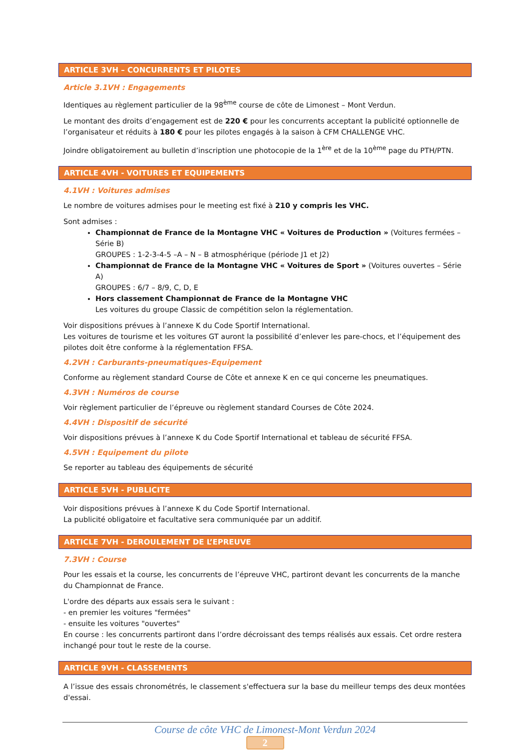ARTICLE 3VH – CONCURRENTS ET PILOTES
Article 3.1VH : Engagements
Identiques au règlement particulier de la 98<sup>ème</sup> course de côte de Limonest – Mont Verdun.
Le montant des droits d’engagement est de 220 € pour les concurrents acceptant la publicité optionnelle de l’organisateur et réduits à 180 € pour les pilotes engagés à la saison à CFM CHALLENGE VHC.
Joindre obligatoirement au bulletin d’inscription une photocopie de la 1<sup>ère</sup> et de la 10<sup>ème</sup> page du PTH/PTN.
ARTICLE 4VH - VOITURES ET EQUIPEMENTS
4.1VH : Voitures admises
Le nombre de voitures admises pour le meeting est fixé à 210 y compris les VHC.
Sont admises :
Championnat de France de la Montagne VHC « Voitures de Production » (Voitures fermées – Série B)
GROUPES : 1-2-3-4-5 –A – N – B atmosphérique (période J1 et J2)
Championnat de France de la Montagne VHC « Voitures de Sport » (Voitures ouvertes – Série A)
GROUPES : 6/7 – 8/9, C, D, E
Hors classement Championnat de France de la Montagne VHC
Les voitures du groupe Classic de compétition selon la réglementation.
Voir dispositions prévues à l’annexe K du Code Sportif International.
Les voitures de tourisme et les voitures GT auront la possibilité d’enlever les pare-chocs, et l’équipement des pilotes doit être conforme à la réglementation FFSA.
4.2VH : Carburants-pneumatiques-Equipement
Conforme au règlement standard Course de Côte et annexe K en ce qui concerne les pneumatiques.
4.3VH : Numéros de course
Voir règlement particulier de l’épreuve ou règlement standard Courses de Côte 2024.
4.4VH : Dispositif de sécurité
Voir dispositions prévues à l’annexe K du Code Sportif International et tableau de sécurité FFSA.
4.5VH : Equipement du pilote
Se reporter au tableau des équipements de sécurité
ARTICLE 5VH - PUBLICITE
Voir dispositions prévues à l’annexe K du Code Sportif International.
La publicité obligatoire et facultative sera communiquée par un additif.
ARTICLE 7VH - DEROULEMENT DE L’EPREUVE
7.3VH : Course
Pour les essais et la course, les concurrents de l’épreuve VHC, partiront devant les concurrents de la manche du Championnat de France.
L'ordre des départs aux essais sera le suivant :
- en premier les voitures "fermées"
- ensuite les voitures "ouvertes"
En course : les concurrents partiront dans l’ordre décroissant des temps réalisés aux essais. Cet ordre restera inchangé pour tout le reste de la course.
ARTICLE 9VH - CLASSEMENTS
A l’issue des essais chronométrés, le classement s'effectuera sur la base du meilleur temps des deux montées d'essai.
Course de côte VHC de Limonest-Mont Verdun 2024
2